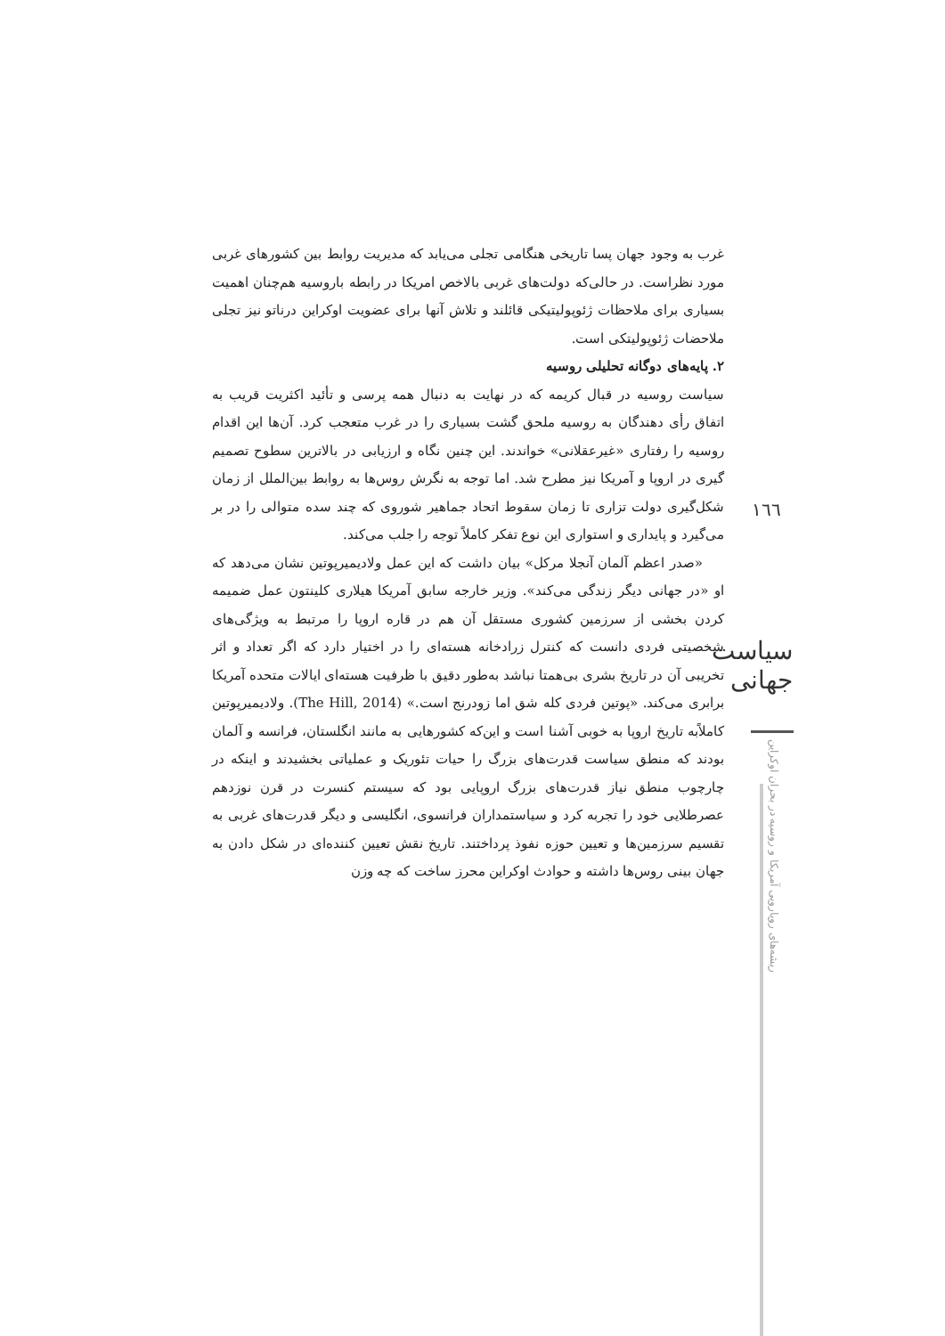غرب به وجود جهان پسا تاریخی هنگامی تجلی می‌یابد که مدیریت روابط بین کشورهای غربی مورد نظراست. در حالی‌که دولت‌های غربی بالاخص امریکا در رابطه باروسیه هم‌چنان اهمیت بسیاری برای ملاحظات ژئوپولیتیکی قائلند و تلاش آنها برای عضویت اوکراین درناتو نیز تجلی ملاحضات ژئوپولیتکی است.
۲. پایه‌های دوگانه تحلیلی روسیه
سیاست روسیه در قبال کریمه که در نهایت به دنبال همه پرسی و تأئید اکثریت قریب به اتفاق رأی دهندگان به روسیه ملحق گشت بسیاری را در غرب متعجب کرد. آن‌ها این اقدام روسیه را رفتاری «غیرعقلانی» خواندند. این چنین نگاه و ارزیابی در بالاترین سطوح تصمیم گیری در اروپا و آمریکا نیز مطرح شد. اما توجه به نگرش روس‌ها به روابط بین‌الملل از زمان شکل‌گیری دولت تزاری تا زمان سقوط اتحاد جماهیر شوروی که چند سده متوالی را در بر می‌گیرد و پایداری و استواری این نوع تفکر کاملاً توجه را جلب می‌کند.
«صدر اعظم آلمان آنجلا مرکل» بیان داشت که این عمل ولادیمیرپوتین نشان می‌دهد که او «در جهانی دیگر زندگی می‌کند». وزیر خارجه سابق آمریکا هیلاری کلینتون عمل ضمیمه کردن بخشی از سرزمین کشوری مستقل آن هم در قاره اروپا را مرتبط به ویژگی‌های شخصیتی فردی دانست که کنترل زرادخانه هسته‌ای را در اختیار دارد که اگر تعداد و اثر تخریبی آن در تاریخ بشری بی‌همتا نباشد به‌طور دقیق با ظرفیت هسته‌ای ایالات متحده آمریکا برابری می‌کند. «پوتین فردی کله شق اما زودرنج است.» (The Hill, 2014). ولادیمیرپوتین کاملاًبه تاریخ اروپا به خوبی آشنا است و این‌که کشورهایی به مانند انگلستان، فرانسه و آلمان بودند که منطق سیاست قدرت‌های بزرگ را حیات تئوریک و عملیاتی بخشیدند و اینکه در چارچوب منطق نیاز قدرت‌های بزرگ اروپایی بود که سیستم کنسرت در قرن نوزدهم عصرطلایی خود را تجربه کرد و سیاستمداران فرانسوی، انگلیسی و دیگر قدرت‌های غربی به تقسیم سرزمین‌ها و تعیین حوزه نفوذ پرداختند. تاریخ نقش تعیین کننده‌ای در شکل دادن به جهان بینی روس‌ها داشته و حوادث اوکراین محرز ساخت که چه وزن
١٦٦
سیاست جهانی
ریشه‌های رویارویی آمریکا و روسیه در بحران اوکراین